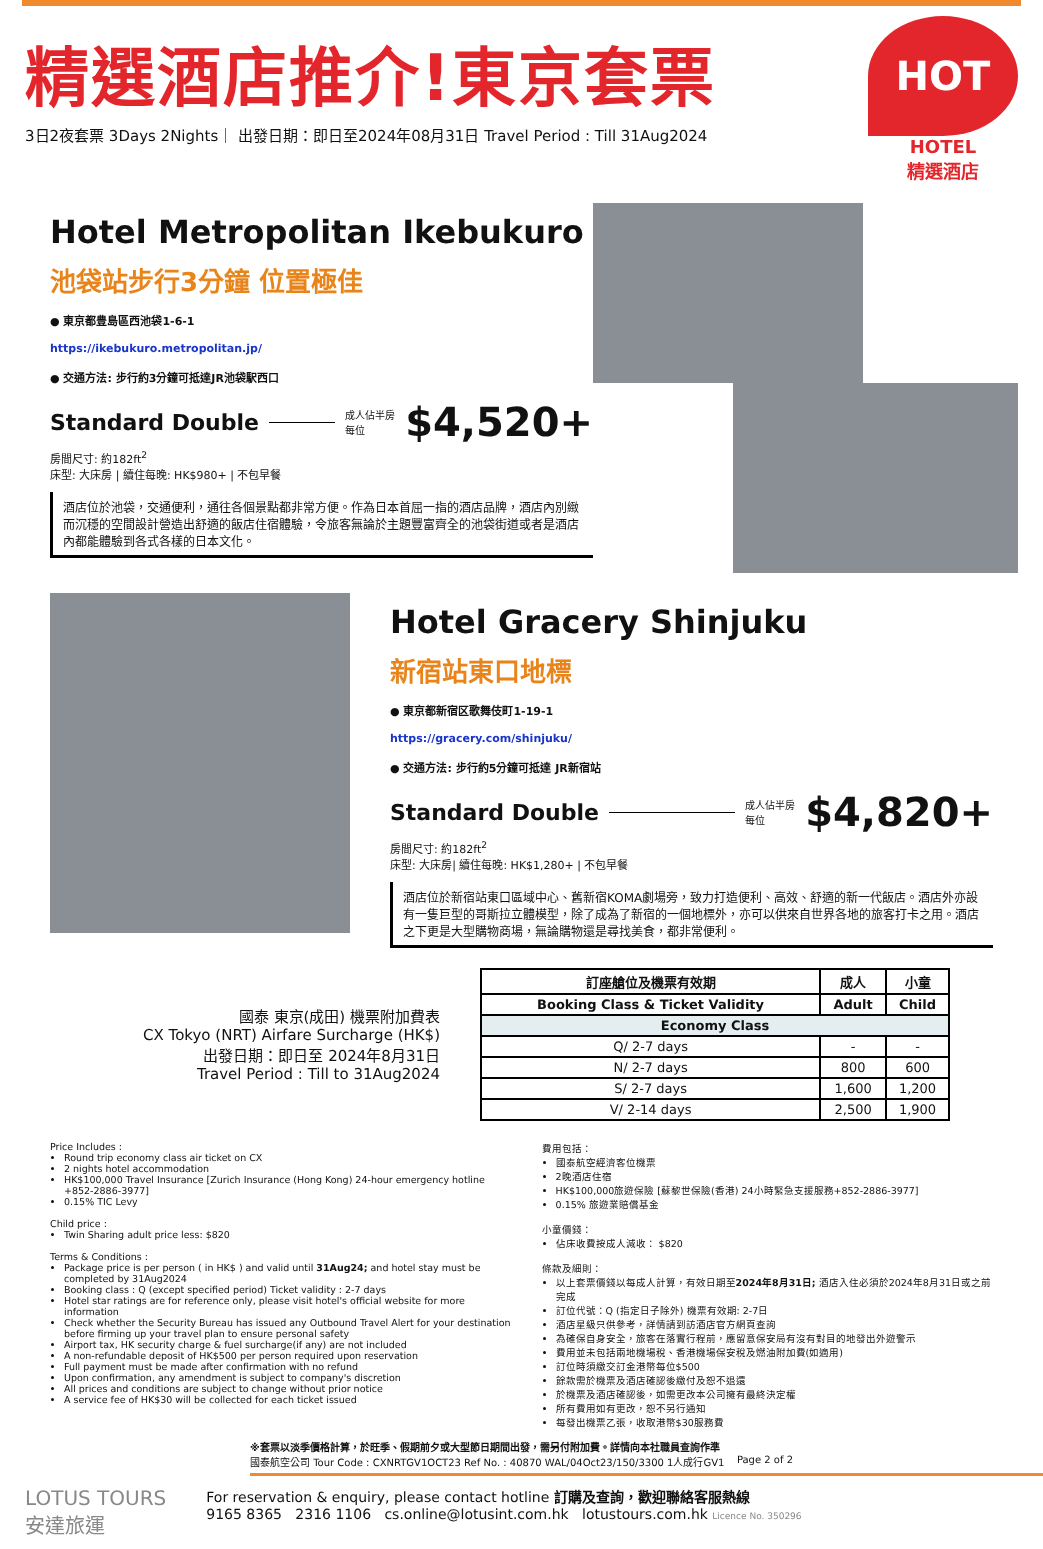精選酒店推介!東京套票
3日2夜套票 3Days 2Nights｜ 出發日期：即日至2024年08月31日 Travel Period : Till 31Aug2024
HOT
HOTEL
精選酒店
Hotel Metropolitan Ikebukuro
池袋站步行3分鐘 位置極佳
● 東京都豊島區西池袋1-6-1
https://ikebukuro.metropolitan.jp/
● 交通方法: 步行約3分鐘可抵達JR池袋駅西口
Standard Double 成人佔半房
每位 $4,520+
房間尺寸: 約182ft<sup>2</sup>
床型: 大床房 | 續住每晚: HK$980+ | 不包早餐
酒店位於池袋，交通便利，通往各個景點都非常方便。作為日本首屈一指的酒店品牌，酒店內別緻而沉穩的空間設計營造出舒適的飯店住宿體驗，令旅客無論於主題豐富齊全的池袋街道或者是酒店內都能體驗到各式各樣的日本文化。
Hotel Gracery Shinjuku
新宿站東口地標
● 東京都新宿区歌舞伎町1-19-1
https://gracery.com/shinjuku/
● 交通方法: 步行約5分鐘可抵達 JR新宿站
Standard Double 成人佔半房
每位 $4,820+
房間尺寸: 約182ft<sup>2</sup>
床型: 大床房| 續住每晚: HK$1,280+ | 不包早餐
酒店位於新宿站東口區域中心、舊新宿KOMA劇場旁，致力打造便利、高效、舒適的新一代飯店。酒店外亦設有一隻巨型的哥斯拉立體模型，除了成為了新宿的一個地標外，亦可以供來自世界各地的旅客打卡之用。酒店之下更是大型購物商場，無論購物還是尋找美食，都非常便利。
國泰 東京(成田) 機票附加費表
CX Tokyo (NRT) Airfare Surcharge (HK$)
出發日期：即日至 2024年8月31日
Travel Period : Till to 31Aug2024
| 訂座艙位及機票有效期 | 成人 | 小童 |
| --- | --- | --- |
| Booking Class & Ticket Validity | Adult | Child |
| Economy Class | | |
| Q/ 2-7 days | - | - |
| N/ 2-7 days | 800 | 600 |
| S/ 2-7 days | 1,600 | 1,200 |
| V/ 2-14 days | 2,500 | 1,900 |
Price Includes :
Round trip economy class air ticket on CX
2 nights hotel accommodation
HK$100,000 Travel Insurance [Zurich Insurance (Hong Kong) 24-hour emergency hotline +852-2886-3977]
0.15% TIC Levy
Child price :
Twin Sharing adult price less: $820
Terms & Conditions :
Package price is per person ( in HK$ ) and valid until 31Aug24; and hotel stay must be completed by 31Aug2024
Booking class : Q (except specified period) Ticket validity : 2-7 days
Hotel star ratings are for reference only, please visit hotel's official website for more information
Check whether the Security Bureau has issued any Outbound Travel Alert for your destination before firming up your travel plan to ensure personal safety
Airport tax, HK security charge & fuel surcharge(if any) are not included
A non-refundable deposit of HK$500 per person required upon reservation
Full payment must be made after confirmation with no refund
Upon confirmation, any amendment is subject to company's discretion
All prices and conditions are subject to change without prior notice
A service fee of HK$30 will be collected for each ticket issued
費用包括：
國泰航空經濟客位機票
2晚酒店住宿
HK$100,000旅遊保險 [蘇黎世保險(香港) 24小時緊急支援服務+852-2886-3977]
0.15% 旅遊業賠償基金
小童價錢：
佔床收費按成人減收： $820
條款及細則：
以上套票價錢以每成人計算，有效日期至2024年8月31日; 酒店入住必須於2024年8月31日或之前完成
訂位代號：Q (指定日子除外) 機票有效期: 2-7日
酒店星級只供參考，詳情請到訪酒店官方網頁查詢
為確保自身安全，旅客在落實行程前，應留意保安局有沒有對目的地發出外遊警示
費用並未包括兩地機場稅、香港機場保安稅及燃油附加費(如適用)
訂位時須繳交訂金港幣每位$500
餘款需於機票及酒店確認後繳付及恕不退還
於機票及酒店確認後，如需更改本公司擁有最終決定權
所有費用如有更改，恕不另行通知
每發出機票乙張，收取港幣$30服務費
※套票以淡季價格計算，於旺季、假期前夕或大型節日期間出發，需另付附加費。詳情向本社職員查詢作準
國泰航空公司 Tour Code : CXNRTGV1OCT23 Ref No. : 40870 WAL/04Oct23/150/3300 1人成行GV1 Page 2 of 2
LOTUS TOURS
安達旅運
For reservation & enquiry, please contact hotline 訂購及查詢，歡迎聯絡客服熱線
9165 8365 2316 1106 cs.online@lotusint.com.hk lotustours.com.hk Licence No. 350296